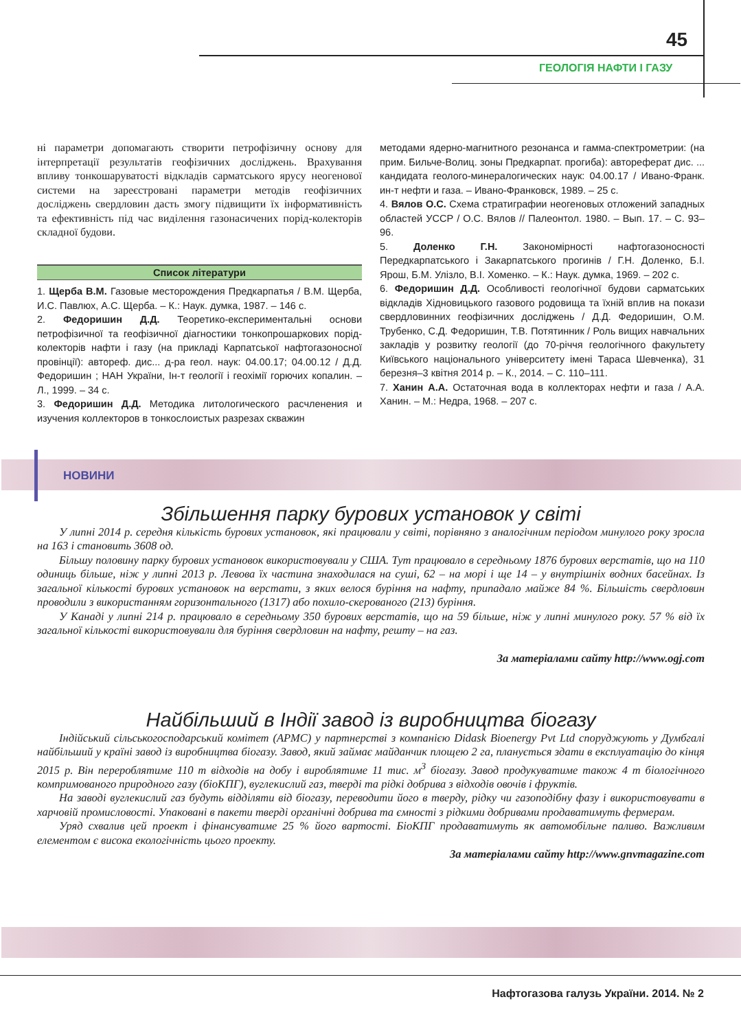45
ГЕОЛОГІЯ НАФТИ І ГАЗУ
ні параметри допомагають створити петрофізичну основу для інтерпретації результатів геофізичних досліджень. Врахування впливу тонкошаруватості відкладів сарматського ярусу неогенової системи на зареєстровані параметри методів геофізичних досліджень свердловин дасть змогу підвищити їх інформативність та ефективність під час виділення газонасичених порід-колекторів складної будови.
Список літератури
1. Щерба В.М. Газовые месторождения Предкарпатья / В.М. Щерба, И.С. Павлюх, А.С. Щерба. – К.: Наук. думка, 1987. – 146 с.
2. Федоришин Д.Д. Теоретико-експериментальні основи петрофізичної та геофізичної діагностики тонкопрошаркових порід-колекторів нафти і газу (на прикладі Карпатської нафтогазоносної провінції): автореф. дис... д-ра геол. наук: 04.00.17; 04.00.12 / Д.Д. Федоришин ; НАН України, Ін-т геології і геохімії горючих копалин. – Л., 1999. – 34 с.
3. Федоришин Д.Д. Методика литологического расчленения и изучения коллекторов в тонкослоистых разрезах скважин
методами ядерно-магнитного резонанса и гамма-спектрометрии: (на прим. Бильче-Волиц. зоны Предкарпат. прогиба): автореферат дис. ... кандидата геолого-минералогических наук: 04.00.17 / Ивано-Франк. ин-т нефти и газа. – Ивано-Франковск, 1989. – 25 с.
4. Вялов О.С. Схема стратиграфии неогеновых отложений западных областей УССР / О.С. Вялов // Палеонтол. 1980. – Вып. 17. – С. 93–96.
5. Доленко Г.Н. Закономірності нафтогазоносності Передкарпатського і Закарпатського прогинів / Г.Н. Доленко, Б.І. Ярош, Б.М. Улізло, В.І. Хоменко. – К.: Наук. думка, 1969. – 202 с.
6. Федоришин Д.Д. Особливості геологічної будови сарматських відкладів Хідновицького газового родовища та їхній вплив на покази свердловинних геофізичних досліджень / Д.Д. Федоришин, О.М. Трубенко, С.Д. Федоришин, Т.В. Потятинник / Роль вищих навчальних закладів у розвитку геології (до 70-річчя геологічного факультету Київського національного університету імені Тараса Шевченка), 31 березня–3 квітня 2014 р. – К., 2014. – С. 110–111.
7. Ханин А.А. Остаточная вода в коллекторах нефти и газа / А.А. Ханин. – М.: Недра, 1968. – 207 с.
НОВИНИ
Збільшення парку бурових установок у світі
У липні 2014 р. середня кількість бурових установок, які працювали у світі, порівняно з аналогічним періодом минулого року зросла на 163 і становить 3608 од.
Більшу половину парку бурових установок використовували у США. Тут працювало в середньому 1876 бурових верстатів, що на 110 одиниць більше, ніж у липні 2013 р. Левова їх частина знаходилася на суші, 62 – на морі і ще 14 – у внутрішніх водних басейнах. Із загальної кількості бурових установок на верстати, з яких велося буріння на нафту, припадало майже 84 %. Більшість свердловин проводили з використанням горизонтального (1317) або похило-скерованого (213) буріння.
У Канаді у липні 214 р. працювало в середньому 350 бурових верстатів, що на 59 більше, ніж у липні минулого року. 57 % від їх загальної кількості використовували для буріння свердловин на нафту, решту – на газ.
За матеріалами сайту http://www.ogj.com
Найбільший в Індії завод із виробництва біогазу
Індійський сільськогосподарський комітет (APMC) у партнерстві з компанією Didask Bioenergy Pvt Ltd споруджують у Думбгалі найбільший у країні завод із виробництва біогазу. Завод, який займає майданчик площею 2 га, планується здати в експлуатацію до кінця 2015 р. Він перероблятиме 110 т відходів на добу і вироблятиме 11 тис. м<sup>3</sup> біогазу. Завод продукуватиме також 4 т біологічного компримованого природного газу (біоКПГ), вуглекислий газ, тверді та рідкі добрива з відходів овочів і фруктів.
На заводі вуглекислий газ будуть відділяти від біогазу, переводити його в тверду, рідку чи газоподібну фазу і використовувати в харчовій промисловості. Упаковані в пакети тверді органічні добрива та ємності з рідкими добривами продаватимуть фермерам.
Уряд схвалив цей проект і фінансуватиме 25 % його вартості. БіоКПГ продаватимуть як автомобільне паливо. Важливим елементом є висока екологічність цього проекту.
За матеріалами сайту http://www.gnvmagazine.com
Нафтогазова галузь України. 2014. № 2